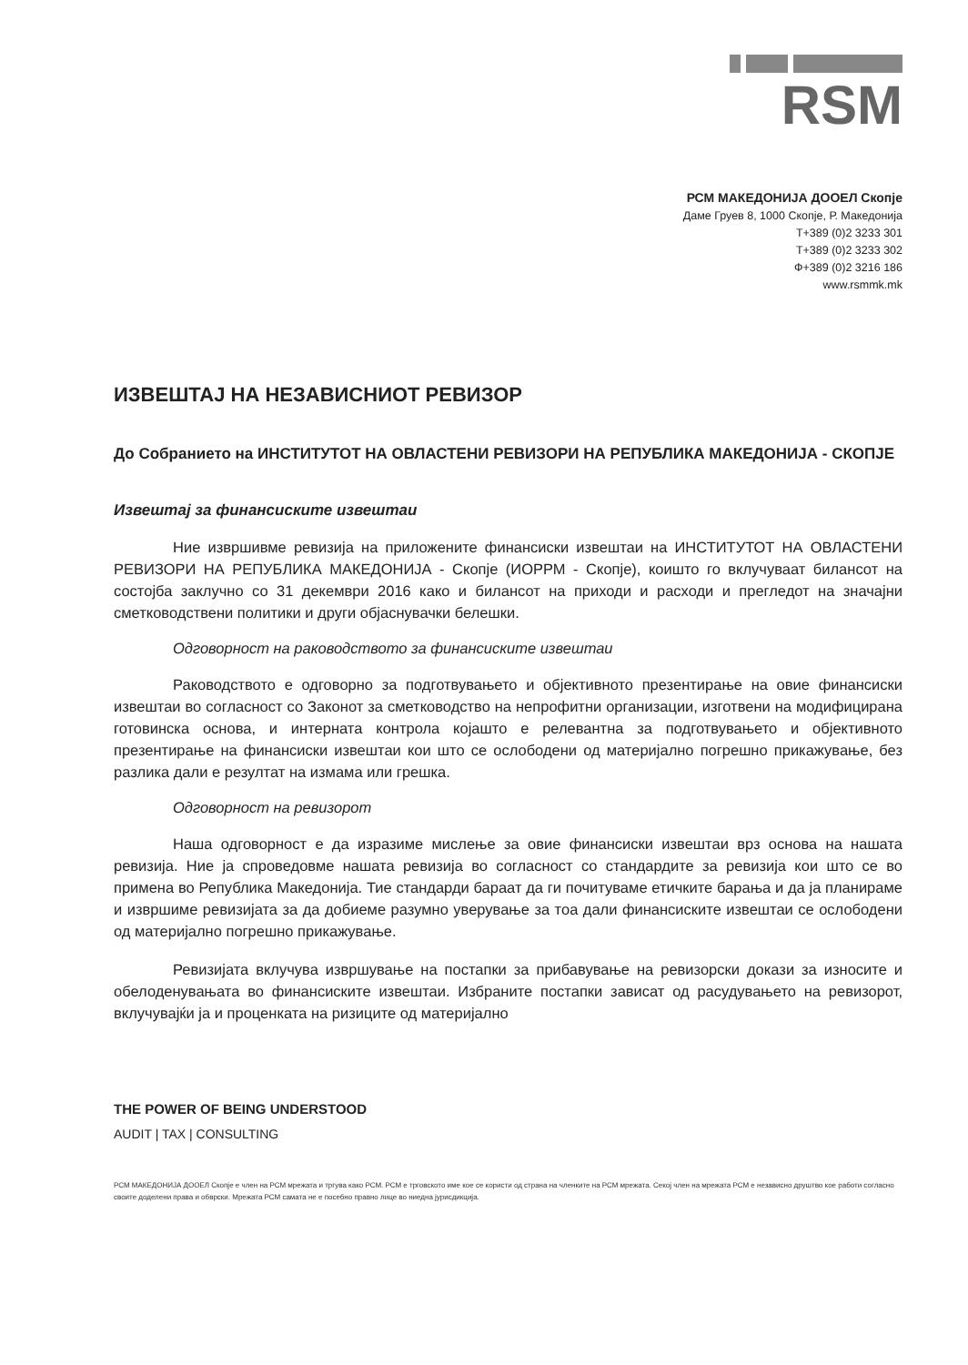RSM
РСМ МАКЕДОНИЈА ДООЕЛ Скопје
Даме Груев 8, 1000 Скопје, Р. Македонија
Т+389 (0)2 3233 301
Т+389 (0)2 3233 302
Ф+389 (0)2 3216 186
www.rsmmk.mk
ИЗВЕШТАЈ НА НЕЗАВИСНИОТ РЕВИЗОР
До Собранието на ИНСТИТУТОТ НА ОВЛАСТЕНИ РЕВИЗОРИ НА РЕПУБЛИКА МАКЕДОНИЈА - СКОПЈЕ
Извештај за финансиските извештаи
Ние извршивме ревизија на приложените финансиски извештаи на ИНСТИТУТОТ НА ОВЛАСТЕНИ РЕВИЗОРИ НА РЕПУБЛИКА МАКЕДОНИЈА - Скопје (ИОРРМ - Скопје), коишто го вклучуваат билансот на состојба заклучно со 31 декември 2016 како и билансот на приходи и расходи и прегледот на значајни сметководствени политики и други објаснувачки белешки.
Одговорност на раководството за финансиските извештаи
Раководството е одговорно за подготвувањето и објективното презентирање на овие финансиски извештаи во согласност со Законот за сметководство на непрофитни организации, изготвени на модифицирана готовинска основа, и интерната контрола којашто е релевантна за подготвувањето и објективното презентирање на финансиски извештаи кои што се ослободени од материјално погрешно прикажување, без разлика дали е резултат на измама или грешка.
Одговорност на ревизорот
Наша одговорност е да изразиме мислење за овие финансиски извештаи врз основа на нашата ревизија. Ние ја спроведовме нашата ревизија во согласност со стандардите за ревизија кои што се во примена во Република Македонија. Тие стандарди бараат да ги почитуваме етичките барања и да ја планираме и извршиме ревизијата за да добиеме разумно уверување за тоа дали финансиските извештаи се ослободени од материјално погрешно прикажување.
Ревизијата вклучува извршување на постапки за прибавување на ревизорски докази за износите и обелоденувањата во финансиските извештаи. Избраните постапки зависат од расудувањето на ревизорот, вклучувајќи ја и проценката на ризиците од материјално
THE POWER OF BEING UNDERSTOOD
AUDIT | TAX | CONSULTING
РСМ МАКЕДОНИЈА ДООЕЛ Скопје е член на РСМ мрежата и тргува како РСМ. РСМ е трговското име кое се користи од страна на членките на РСМ мрежата. Секој член на мрежата РСМ е независно друштво кое работи согласно своите доделени права и обврски. Мрежата РСМ самата не е посебно правно лице во ниедна јурисдикција.